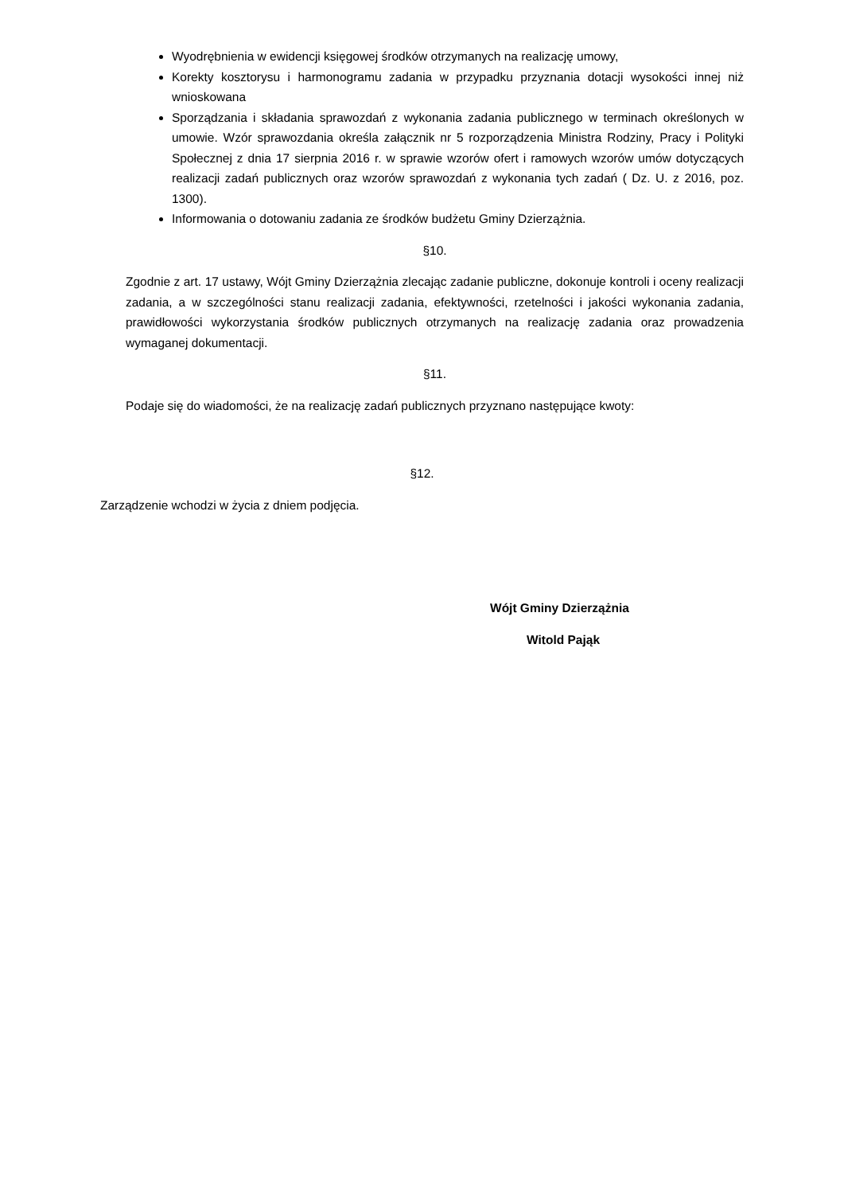Wyodrębnienia w ewidencji księgowej środków otrzymanych na realizację umowy,
Korekty kosztorysu i harmonogramu zadania w przypadku przyznania dotacji wysokości innej niż wnioskowana
Sporządzania i składania sprawozdań z wykonania zadania publicznego w terminach określonych w umowie. Wzór sprawozdania określa załącznik nr 5 rozporządzenia Ministra Rodziny, Pracy i Polityki Społecznej z dnia 17 sierpnia 2016 r. w sprawie wzorów ofert i ramowych wzorów umów dotyczących realizacji zadań publicznych oraz wzorów sprawozdań z wykonania tych zadań ( Dz. U. z 2016, poz. 1300).
Informowania o dotowaniu zadania ze środków budżetu Gminy Dzierzążnia.
§10.
Zgodnie z art. 17 ustawy, Wójt Gminy Dzierzążnia zlecając zadanie publiczne, dokonuje kontroli i oceny realizacji zadania, a w szczególności stanu realizacji zadania, efektywności, rzetelności i jakości wykonania zadania, prawidłowości wykorzystania środków publicznych otrzymanych na realizację zadania oraz prowadzenia wymaganej dokumentacji.
§11.
Podaje się do wiadomości, że na realizację zadań publicznych przyznano następujące kwoty:
§12.
Zarządzenie wchodzi w życia z dniem podjęcia.
Wójt Gminy Dzierzążnia
Witold Pająk